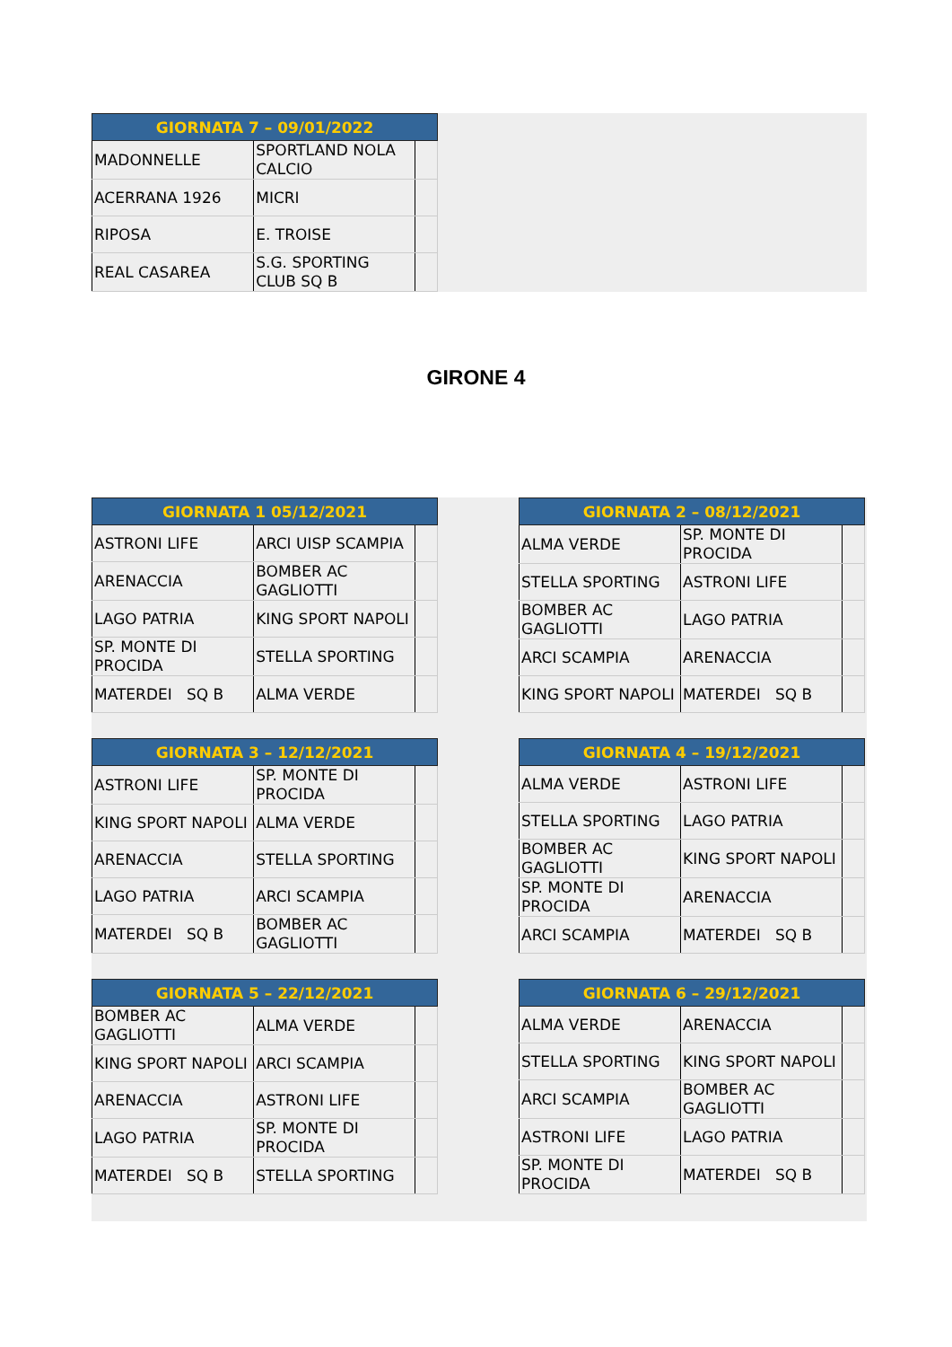| GIORNATA 7 – 09/01/2022 | | |
| --- | --- | --- |
| MADONNELLE | SPORTLAND NOLA CALCIO | |
| ACERRANA 1926 | MICRI | |
| RIPOSA | E. TROISE | |
| REAL CASAREA | S.G. SPORTING CLUB SQ B | |
GIRONE 4
| GIORNATA 1 05/12/2021 | | |
| --- | --- | --- |
| ASTRONI LIFE | ARCI UISP SCAMPIA | |
| ARENACCIA | BOMBER AC GAGLIOTTI | |
| LAGO PATRIA | KING SPORT NAPOLI | |
| SP. MONTE DI PROCIDA | STELLA SPORTING | |
| MATERDEI SQ B | ALMA VERDE | |
| GIORNATA 2 – 08/12/2021 | | |
| --- | --- | --- |
| ALMA VERDE | SP. MONTE DI PROCIDA | |
| STELLA SPORTING | ASTRONI LIFE | |
| BOMBER AC GAGLIOTTI | LAGO PATRIA | |
| ARCI SCAMPIA | ARENACCIA | |
| KING SPORT NAPOLI | MATERDEI SQ B | |
| GIORNATA 3 – 12/12/2021 | | |
| --- | --- | --- |
| ASTRONI LIFE | SP. MONTE DI PROCIDA | |
| KING SPORT NAPOLI | ALMA VERDE | |
| ARENACCIA | STELLA SPORTING | |
| LAGO PATRIA | ARCI SCAMPIA | |
| MATERDEI SQ B | BOMBER AC GAGLIOTTI | |
| GIORNATA 4 – 19/12/2021 | | |
| --- | --- | --- |
| ALMA VERDE | ASTRONI LIFE | |
| STELLA SPORTING | LAGO PATRIA | |
| BOMBER AC GAGLIOTTI | KING SPORT NAPOLI | |
| SP. MONTE DI PROCIDA | ARENACCIA | |
| ARCI SCAMPIA | MATERDEI SQ B | |
| GIORNATA 5 – 22/12/2021 | | |
| --- | --- | --- |
| BOMBER AC GAGLIOTTI | ALMA VERDE | |
| KING SPORT NAPOLI | ARCI SCAMPIA | |
| ARENACCIA | ASTRONI LIFE | |
| LAGO PATRIA | SP. MONTE DI PROCIDA | |
| MATERDEI SQ B | STELLA SPORTING | |
| GIORNATA 6 – 29/12/2021 | | |
| --- | --- | --- |
| ALMA VERDE | ARENACCIA | |
| STELLA SPORTING | KING SPORT NAPOLI | |
| ARCI SCAMPIA | BOMBER AC GAGLIOTTI | |
| ASTRONI LIFE | LAGO PATRIA | |
| SP. MONTE DI PROCIDA | MATERDEI SQ B | |